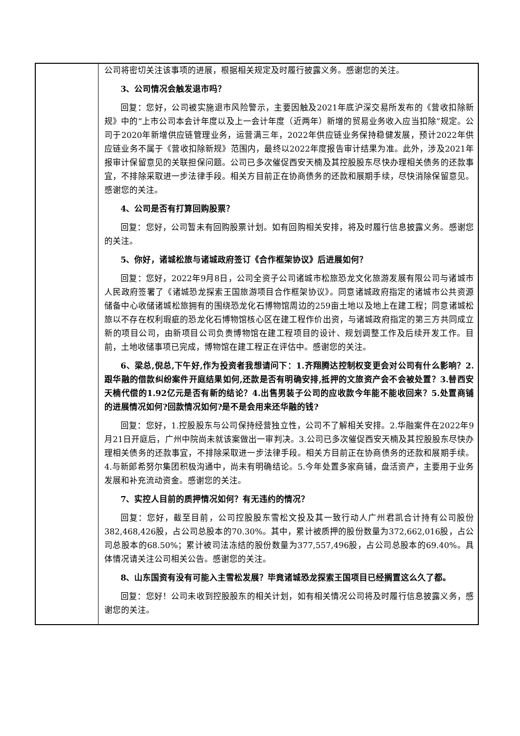| | 公司将密切关注该事项的进展，根据相关规定及时履行披露义务。感谢您的关注。 3、公司情况会触发退市吗？ 回复：您好，公司被实施退市风险警示，主要因触及2021年底沪深交易所发布的《营收扣除新规》中的“上市公司本会计年度以及上一会计年度（近两年）新增的贸易业务收入应当扣除”规定。公司于2020年新增供应链管理业务，运营满三年，2022年供应链业务保持稳健发展，预计2022年供应链业务不属于《营收扣除新规》范围内，最终以2022年度报告审计结果为准。此外，涉及2021年报审计保留意见的关联担保问题。公司已多次催促西安天楠及其控股股东尽快办理相关债务的还款事宜，不排除采取进一步法律手段。相关方目前正在协商债务的还款和展期手续，尽快消除保留意见。感谢您的关注。 4、公司是否有打算回购股票？ 回复：您好，公司暂未有回购股票计划。如有回购相关安排，将及时履行信息披露义务。感谢您的关注。 5、你好，诸城松旅与诸城政府签订《合作框架协议》后进展如何？ 回复：您好，2022年9月8日，公司全资子公司诸城市松旅恐龙文化旅游发展有限公司与诸城市人民政府签署了《诸城恐龙探索王国旅游项目合作框架协议》。同意诸城政府指定的诸城市公共资源储备中心收储诸城松旅拥有的围绕恐龙化石博物馆周边的259亩土地以及地上在建工程；同意诸城松旅以不存在权利瑕疵的恐龙化石博物馆核心区在建工程作价出资，与诸城政府指定的第三方共同成立新的项目公司，由新项目公司负责博物馆在建工程项目的设计、规划调整工作及后续开发工作。目前，土地收储事项已完成，博物馆在建工程正在评估中。感谢您的关注。 6、梁总,倪总,下午好,作为投资者我想请问下：1.齐翔腾达控制权变更会对公司有什么影响？2.跟华融的借款纠纷案件开庭结果如何,还款是否有明确安排,抵押的文旅资产会不会被处置？3.替西安天楠代偿的1.92亿元是否有新的结论？4.出售男装子公司的应收款今年能不能收回来？5.处置商铺的进展情况如何?回款情况如何?是不是会用来还华融的钱? 回复：您好，1.控股股东与公司保持经营独立性，公司不了解相关安排。2.华融案件在2022年9月21日开庭后，广州中院尚未就该案做出一审判决。3.公司已多次催促西安天楠及其控股股东尽快办理相关债务的还款事宜，不排除采取进一步法律手段。相关方目前正在协商债务的还款和展期手续。4.与新郎希努尔集团积极沟通中，尚未有明确结论。5.今年处置多家商铺，盘活资产，主要用于业务发展和补充流动资金。感谢您的关注。 7、实控人目前的质押情况如何？有无违约的情况？ 回复：您好，截至目前，公司控股股东雪松文投及其一致行动人广州君凯合计持有公司股份382,468,426股，占公司总股本的70.30%。其中，累计被质押的股份数量为372,662,016股，占公司总股本的68.50%；累计被司法冻结的股份数量为377,557,496股，占公司总股本的69.40%。具体情况请关注公司相关公告。感谢您的关注。 8、山东国资有没有可能入主雪松发展？毕竟诸城恐龙探索王国项目已经搁置这么久了都。 回复：您好！公司未收到控股股东的相关计划，如有相关情况公司将及时履行信息披露义务，感谢您的关注。 |